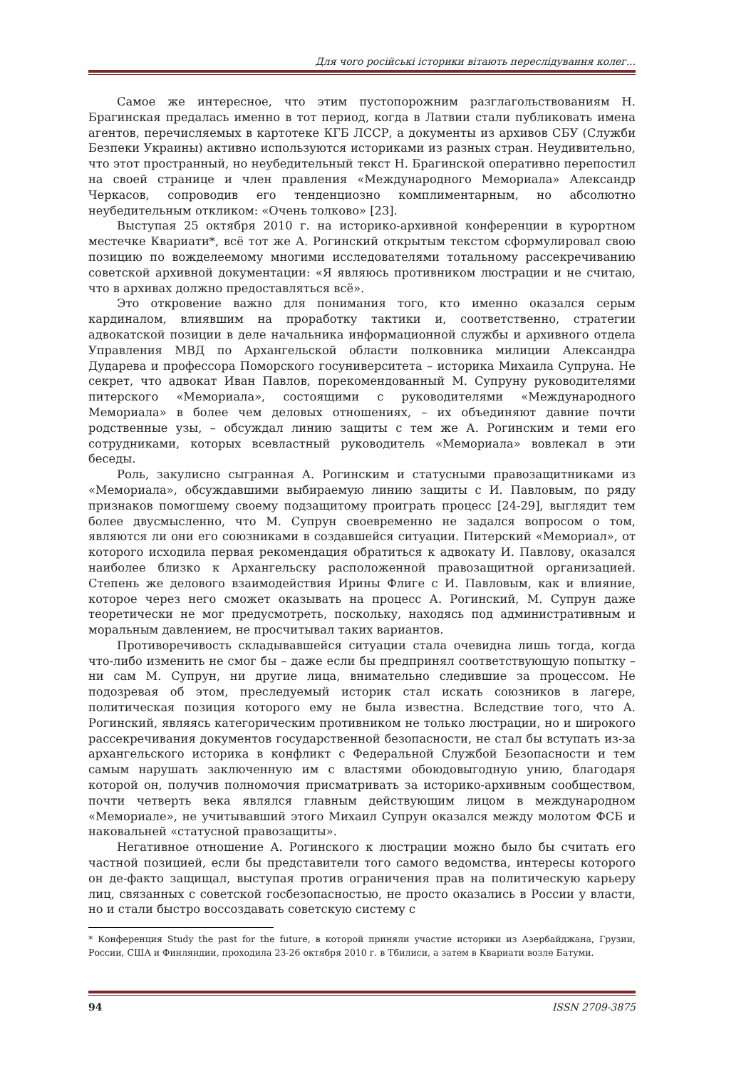Для чого російські історики вітають переслідування колег...
Самое же интересное, что этим пустопорожним разглагольствованиям Н. Брагинская предалась именно в тот период, когда в Латвии стали публиковать имена агентов, перечисляемых в картотеке КГБ ЛССР, а документы из архивов СБУ (Служби Безпеки Украины) активно используются историками из разных стран. Неудивительно, что этот пространный, но неубедительный текст Н. Брагинской оперативно перепостил на своей странице и член правления «Международного Мемориала» Александр Черкасов, сопроводив его тенденциозно комплиментарным, но абсолютно неубедительным откликом: «Очень толково» [23].
Выступая 25 октября 2010 г. на историко-архивной конференции в курортном местечке Квариати*, всё тот же А. Рогинский открытым текстом сформулировал свою позицию по вожделеемому многими исследователями тотальному рассекречиванию советской архивной документации: «Я являюсь противником люстрации и не считаю, что в архивах должно предоставляться всё».
Это откровение важно для понимания того, кто именно оказался серым кардиналом, влиявшим на проработку тактики и, соответственно, стратегии адвокатской позиции в деле начальника информационной службы и архивного отдела Управления МВД по Архангельской области полковника милиции Александра Дударева и профессора Поморского госуниверситета – историка Михаила Супруна. Не секрет, что адвокат Иван Павлов, порекомендованный М. Супруну руководителями питерского «Мемориала», состоящими с руководителями «Международного Мемориала» в более чем деловых отношениях, – их объединяют давние почти родственные узы, – обсуждал линию защиты с тем же А. Рогинским и теми его сотрудниками, которых всевластный руководитель «Мемориала» вовлекал в эти беседы.
Роль, закулисно сыгранная А. Рогинским и статусными правозащитниками из «Мемориала», обсуждавшими выбираемую линию защиты с И. Павловым, по ряду признаков помогшему своему подзащитому проиграть процесс [24-29], выглядит тем более двусмысленно, что М. Супрун своевременно не задался вопросом о том, являются ли они его союзниками в создавшейся ситуации. Питерский «Мемориал», от которого исходила первая рекомендация обратиться к адвокату И. Павлову, оказался наиболее близко к Архангельску расположенной правозащитной организацией. Степень же делового взаимодействия Ирины Флиге с И. Павловым, как и влияние, которое через него сможет оказывать на процесс А. Рогинский, М. Супрун даже теоретически не мог предусмотреть, поскольку, находясь под административным и моральным давлением, не просчитывал таких вариантов.
Противоречивость складывавшейся ситуации стала очевидна лишь тогда, когда что-либо изменить не смог бы – даже если бы предпринял соответствующую попытку – ни сам М. Супрун, ни другие лица, внимательно следившие за процессом. Не подозревая об этом, преследуемый историк стал искать союзников в лагере, политическая позиция которого ему не была известна. Вследствие того, что А. Рогинский, являясь категорическим противником не только люстрации, но и широкого рассекречивания документов государственной безопасности, не стал бы вступать из-за архангельского историка в конфликт с Федеральной Службой Безопасности и тем самым нарушать заключенную им с властями обоюдовыгодную унию, благодаря которой он, получив полномочия присматривать за историко-архивным сообществом, почти четверть века являлся главным действующим лицом в международном «Мемориале», не учитывавший этого Михаил Супрун оказался между молотом ФСБ и наковальней «статусной правозащиты».
Негативное отношение А. Рогинского к люстрации можно было бы считать его частной позицией, если бы представители того самого ведомства, интересы которого он де-факто защищал, выступая против ограничения прав на политическую карьеру лиц, связанных с советской госбезопасностью, не просто оказались в России у власти, но и стали быстро воссоздавать советскую систему с
* Конференция Study the past for the future, в которой приняли участие историки из Азербайджана, Грузии, России, США и Финляндии, проходила 23-26 октября 2010 г. в Тбилиси, а затем в Квариати возле Батуми.
94 ISSN 2709-3875